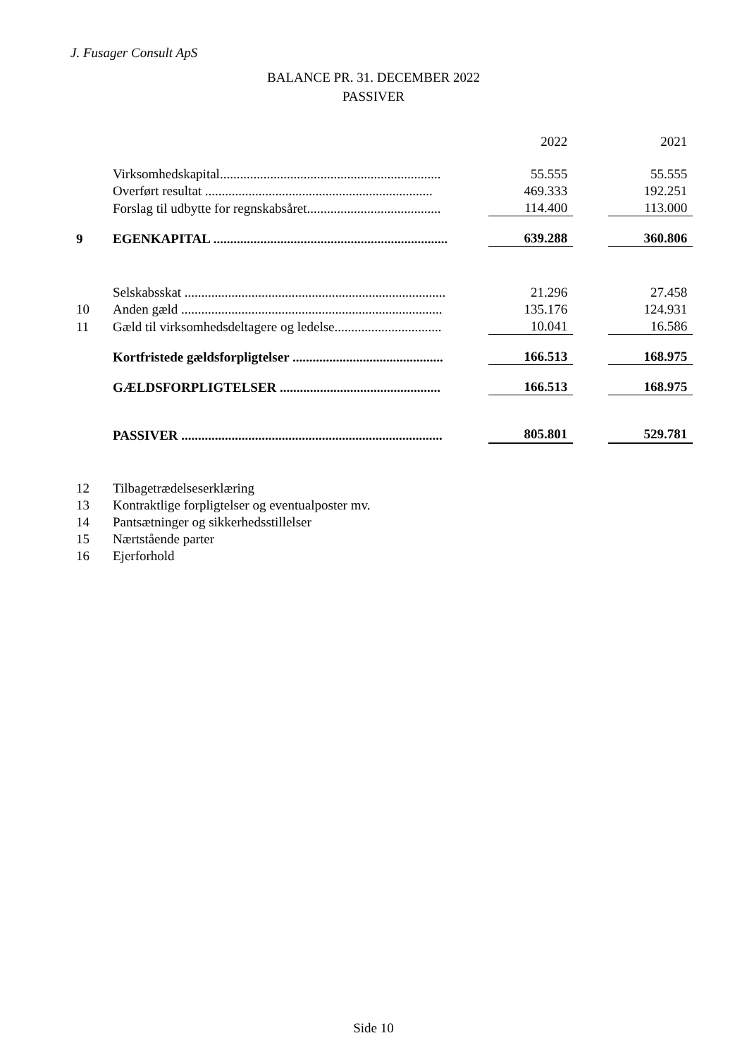J. Fusager Consult ApS
BALANCE PR. 31. DECEMBER 2022
PASSIVER
| | | | 2022 | | 2021 |
| | Virksomhedskapital.................................................................. | | 55.555 | | 55.555 |
| | Overført resultat .................................................................... | | 469.333 | | 192.251 |
| | Forslag til udbytte for regnskabsåret........................................ | | 114.400 | | 113.000 |
| 9 | EGENKAPITAL ...................................................................... | | 639.288 | | 360.806 |
| | Selskabsskat .............................................................................. | | 21.296 | | 27.458 |
| 10 | Anden gæld .............................................................................. | | 135.176 | | 124.931 |
| 11 | Gæld til virksomhedsdeltagere og ledelse................................ | | 10.041 | | 16.586 |
| | Kortfristede gældsforpligtelser ............................................. | | 166.513 | | 168.975 |
| | GÆLDSFORPLIGTELSER ................................................ | | 166.513 | | 168.975 |
| | PASSIVER .............................................................................. | | 805.801 | | 529.781 |
| 12 | Tilbagetrædelseserklæring | | | | |
| 13 | Kontraktlige forpligtelser og eventualposter mv. | | | | |
| 14 | Pantsætninger og sikkerhedsstillelser | | | | |
| 15 | Nærtstående parter | | | | |
| 16 | Ejerforhold | | | | |
Side 10